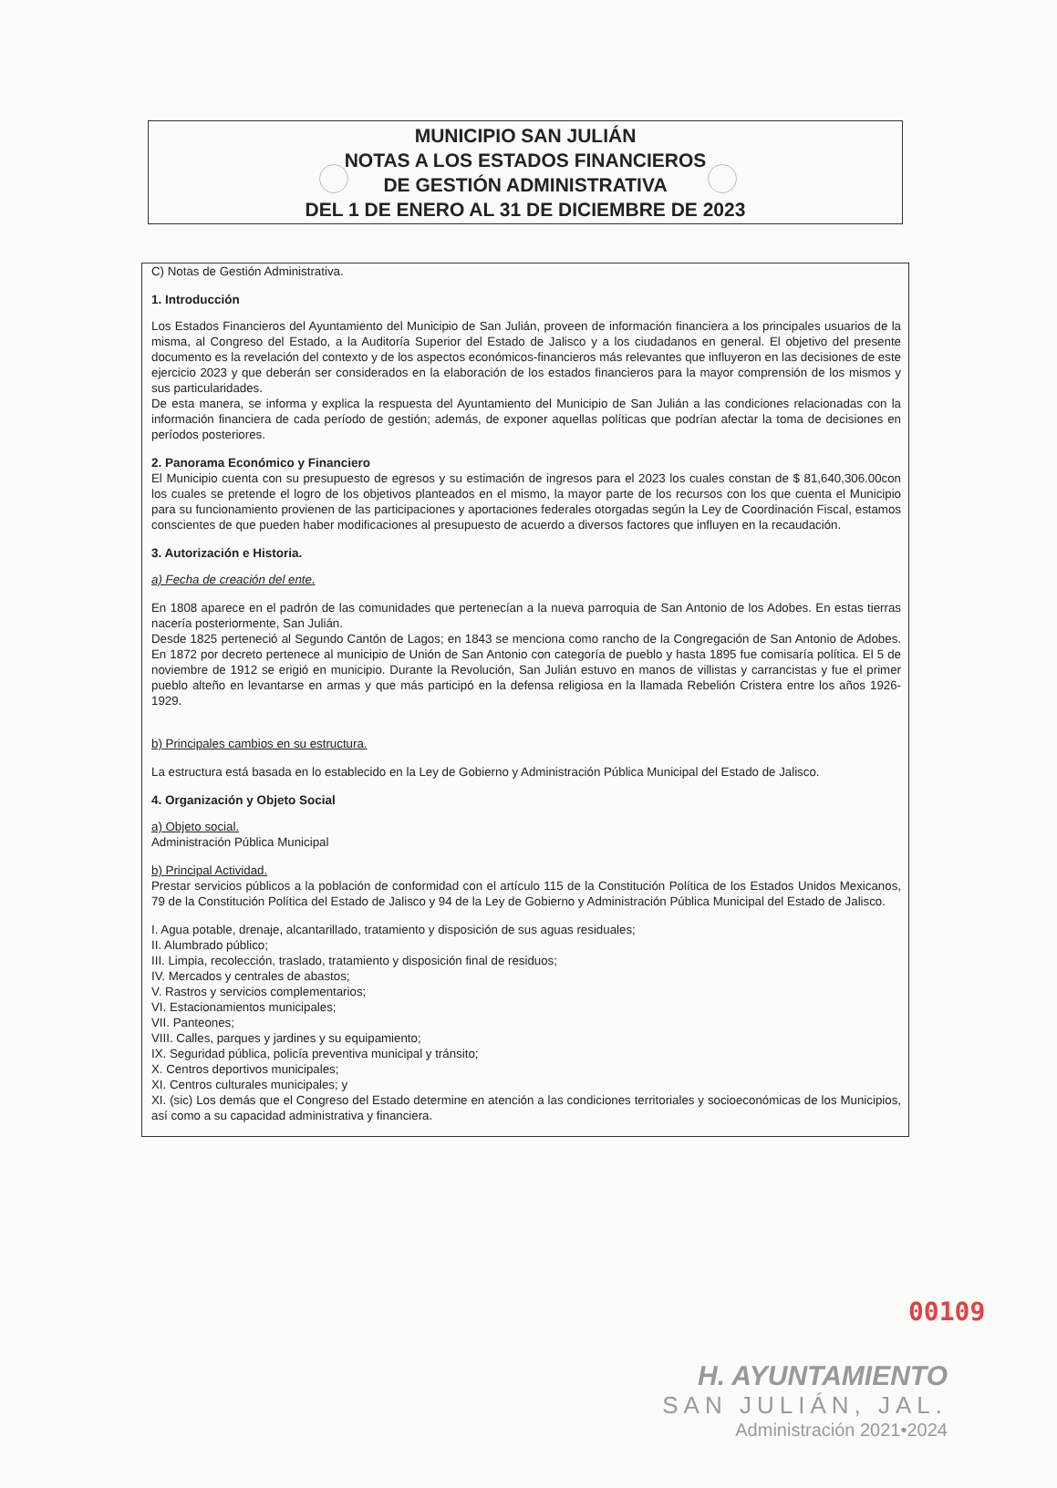MUNICIPIO SAN JULIÁN
NOTAS A LOS ESTADOS FINANCIEROS
DE GESTIÓN ADMINISTRATIVA
DEL 1 DE ENERO AL 31 DE DICIEMBRE DE 2023
C) Notas de Gestión Administrativa.
1. Introducción
Los Estados Financieros del Ayuntamiento del Municipio de San Julián, proveen de información financiera a los principales usuarios de la misma, al Congreso del Estado, a la Auditoría Superior del Estado de Jalisco y a los ciudadanos en general. El objetivo del presente documento es la revelación del contexto y de los aspectos económicos-financieros más relevantes que influyeron en las decisiones de este ejercicio 2023 y que deberán ser considerados en la elaboración de los estados financieros para la mayor comprensión de los mismos y sus particularidades.
De esta manera, se informa y explica la respuesta del Ayuntamiento del Municipio de San Julián a las condiciones relacionadas con la información financiera de cada período de gestión; además, de exponer aquellas políticas que podrían afectar la toma de decisiones en períodos posteriores.
2. Panorama Económico y Financiero
El Municipio cuenta con su presupuesto de egresos y su estimación de ingresos para el 2023 los cuales constan de $ 81,640,306.00con los cuales se pretende el logro de los objetivos planteados en el mismo, la mayor parte de los recursos con los que cuenta el Municipio para su funcionamiento provienen de las participaciones y aportaciones federales otorgadas según la Ley de Coordinación Fiscal, estamos conscientes de que pueden haber modificaciones al presupuesto de acuerdo a diversos factores que influyen en la recaudación.
3. Autorización e Historia.
a) Fecha de creación del ente.
En 1808 aparece en el padrón de las comunidades que pertenecían a la nueva parroquia de San Antonio de los Adobes. En estas tierras nacería posteriormente, San Julián.
Desde 1825 perteneció al Segundo Cantón de Lagos; en 1843 se menciona como rancho de la Congregación de San Antonio de Adobes. En 1872 por decreto pertenece al municipio de Unión de San Antonio con categoría de pueblo y hasta 1895 fue comisaría política. El 5 de noviembre de 1912 se erigió en municipio. Durante la Revolución, San Julián estuvo en manos de villistas y carrancistas y fue el primer pueblo alteño en levantarse en armas y que más participó en la defensa religiosa en la llamada Rebelión Cristera entre los años 1926-1929.
b) Principales cambios en su estructura.
La estructura está basada en lo establecido en la Ley de Gobierno y Administración Pública Municipal del Estado de Jalisco.
4. Organización y Objeto Social
a) Objeto social.
Administración Pública Municipal
b) Principal Actividad.
Prestar servicios públicos a la población de conformidad con el artículo 115 de la Constitución Política de los Estados Unidos Mexicanos, 79 de la Constitución Política del Estado de Jalisco y 94 de la Ley de Gobierno y Administración Pública Municipal del Estado de Jalisco.
I. Agua potable, drenaje, alcantarillado, tratamiento y disposición de sus aguas residuales;
II. Alumbrado público;
III. Limpia, recolección, traslado, tratamiento y disposición final de residuos;
IV. Mercados y centrales de abastos;
V. Rastros y servicios complementarios;
VI. Estacionamientos municipales;
VII. Panteones;
VIII. Calles, parques y jardines y su equipamiento;
IX. Seguridad pública, policía preventiva municipal y tránsito;
X. Centros deportivos municipales;
XI. Centros culturales municipales; y
XI. (sic) Los demás que el Congreso del Estado determine en atención a las condiciones territoriales y socioeconómicas de los Municipios, así como a su capacidad administrativa y financiera.
00109
H. AYUNTAMIENTO
SAN JULIÁN, JAL.
Administración 2021•2024